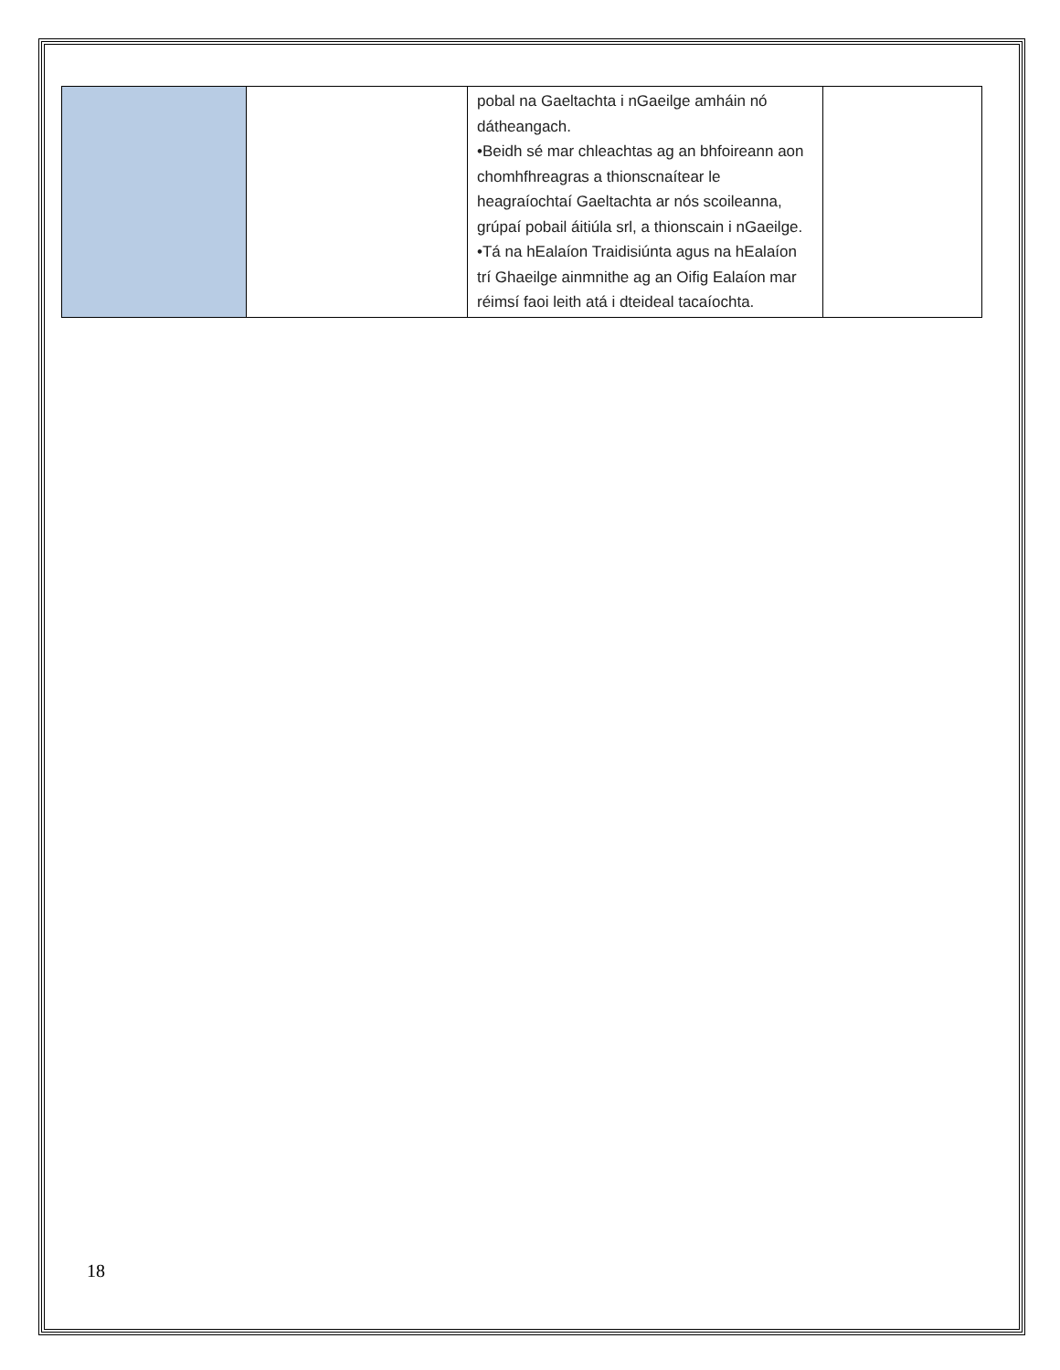| | | pobal na Gaeltachta i nGaeilge amháin nó dátheangach. •Beidh sé mar chleachtas ag an bhfoireann aon chomhfhreagras a thionscnaítear le heagraíochtaí Gaeltachta ar nós scoileanna, grúpaí pobail áitiúla srl, a thionscain i nGaeilge. •Tá na hEalaíon Traidisiúnta agus na hEalaíon trí Ghaeilge ainmnithe ag an Oifig Ealaíon mar réimsí faoi leith atá i dteideal tacaíochta. | |
18